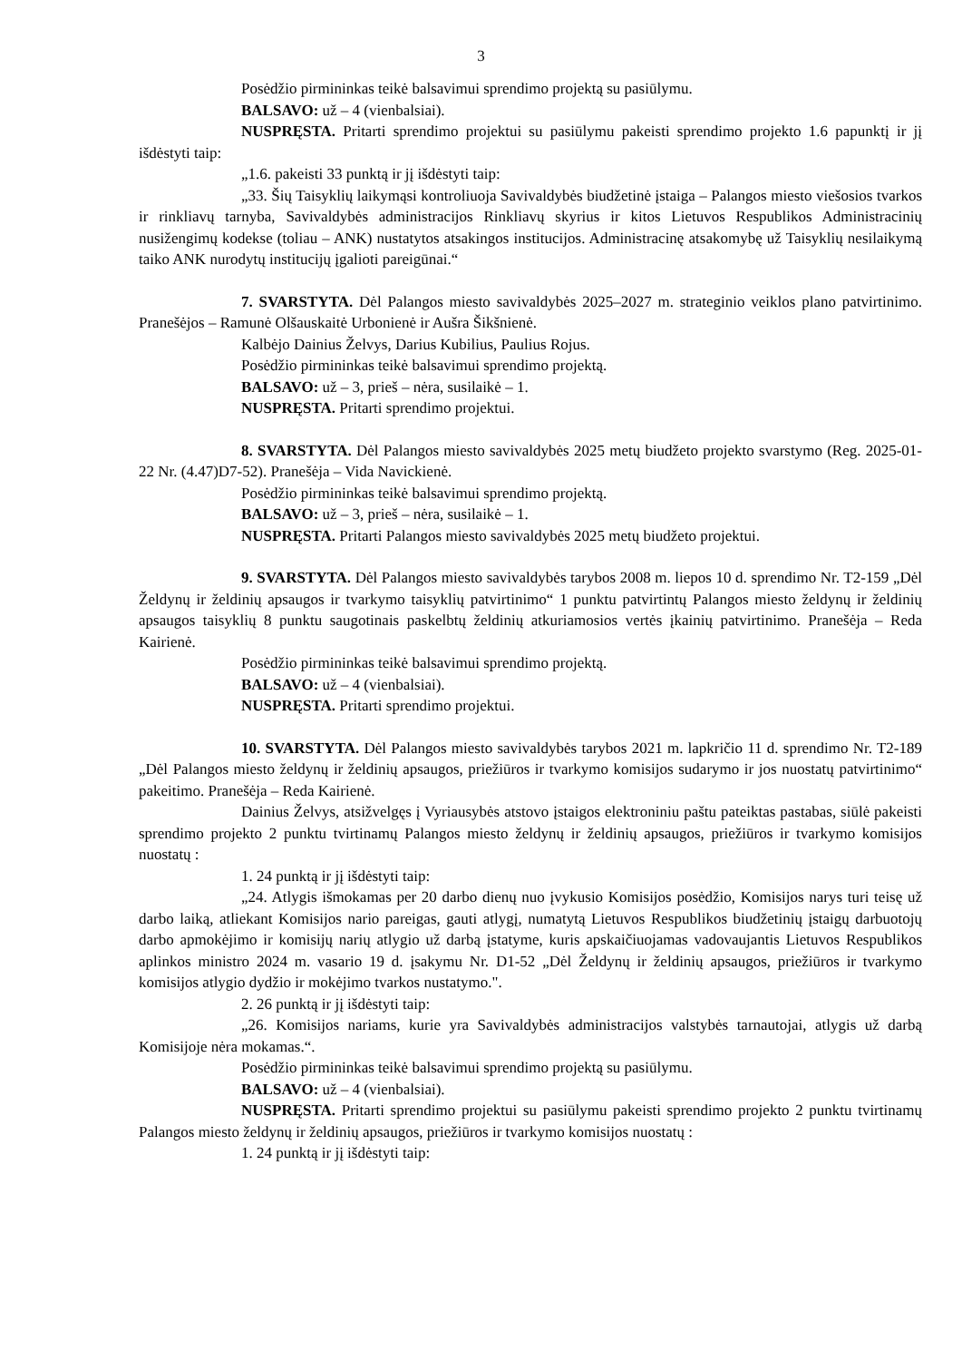3
Posėdžio pirmininkas teikė balsavimui sprendimo projektą su pasiūlymu.
BALSAVO: už – 4 (vienbalsiai).
NUSPRĘSTA. Pritarti sprendimo projektui su pasiūlymu pakeisti sprendimo projekto 1.6 papunktį ir jį išdėstyti taip:
„1.6. pakeisti 33 punktą ir jį išdėstyti taip:
„33. Šių Taisyklių laikymąsi kontroliuoja Savivaldybės biudžetinė įstaiga – Palangos miesto viešosios tvarkos ir rinkliavų tarnyba, Savivaldybės administracijos Rinkliavų skyrius ir kitos Lietuvos Respublikos Administracinių nusižengimų kodekse (toliau – ANK) nustatytos atsakingos institucijos. Administracinę atsakomybę už Taisyklių nesilaikymą taiko ANK nurodytų institucijų įgalioti pareigūnai.“
7. SVARSTYTA. Dėl Palangos miesto savivaldybės 2025–2027 m. strateginio veiklos plano patvirtinimo. Pranešėjos – Ramunė Olšauskaitė Urbonienė ir Aušra Šikšnienė.
Kalbėjo Dainius Želvys, Darius Kubilius, Paulius Rojus.
Posėdžio pirmininkas teikė balsavimui sprendimo projektą.
BALSAVO: už – 3, prieš – nėra, susilaikė – 1.
NUSPRĘSTA. Pritarti sprendimo projektui.
8. SVARSTYTA. Dėl Palangos miesto savivaldybės 2025 metų biudžeto projekto svarstymo (Reg. 2025-01-22 Nr. (4.47)D7-52). Pranešėja – Vida Navickienė.
Posėdžio pirmininkas teikė balsavimui sprendimo projektą.
BALSAVO: už – 3, prieš – nėra, susilaikė – 1.
NUSPRĘSTA. Pritarti Palangos miesto savivaldybės 2025 metų biudžeto projektui.
9. SVARSTYTA. Dėl Palangos miesto savivaldybės tarybos 2008 m. liepos 10 d. sprendimo Nr. T2-159 „Dėl Želdynų ir želdinių apsaugos ir tvarkymo taisyklių patvirtinimo“ 1 punktu patvirtintų Palangos miesto želdynų ir želdinių apsaugos taisyklių 8 punktu saugotinais paskelbtų želdinių atkuriamosios vertės įkainių patvirtinimo. Pranešėja – Reda Kairienė.
Posėdžio pirmininkas teikė balsavimui sprendimo projektą.
BALSAVO: už – 4 (vienbalsiai).
NUSPRĘSTA. Pritarti sprendimo projektui.
10. SVARSTYTA. Dėl Palangos miesto savivaldybės tarybos 2021 m. lapkričio 11 d. sprendimo Nr. T2-189 „Dėl Palangos miesto želdynų ir želdinių apsaugos, priežiūros ir tvarkymo komisijos sudarymo ir jos nuostatų patvirtinimo“ pakeitimo. Pranešėja – Reda Kairienė.
Dainius Želvys, atsižvelgęs į Vyriausybės atstovo įstaigos elektroniniu paštu pateiktas pastabas, siūlė pakeisti sprendimo projekto 2 punktu tvirtinamų Palangos miesto želdynų ir želdinių apsaugos, priežiūros ir tvarkymo komisijos nuostatų :
1. 24 punktą ir jį išdėstyti taip:
„24. Atlygis išmokamas per 20 darbo dienų nuo įvykusio Komisijos posėdžio, Komisijos narys turi teisę už darbo laiką, atliekant Komisijos nario pareigas, gauti atlygį, numatytą Lietuvos Respublikos biudžetinių įstaigų darbuotojų darbo apmokėjimo ir komisijų narių atlygio už darbą įstatyme, kuris apskaičiuojamas vadovaujantis Lietuvos Respublikos aplinkos ministro 2024 m. vasario 19 d. įsakymu Nr. D1-52 „Dėl Želdynų ir želdinių apsaugos, priežiūros ir tvarkymo komisijos atlygio dydžio ir mokėjimo tvarkos nustatymo.".
2. 26 punktą ir jį išdėstyti taip:
„26. Komisijos nariams, kurie yra Savivaldybės administracijos valstybės tarnautojai, atlygis už darbą Komisijoje nėra mokamas.“.
Posėdžio pirmininkas teikė balsavimui sprendimo projektą su pasiūlymu.
BALSAVO: už – 4 (vienbalsiai).
NUSPRĘSTA. Pritarti sprendimo projektui su pasiūlymu pakeisti sprendimo projekto 2 punktu tvirtinamų Palangos miesto želdynų ir želdinių apsaugos, priežiūros ir tvarkymo komisijos nuostatų :
1. 24 punktą ir jį išdėstyti taip: